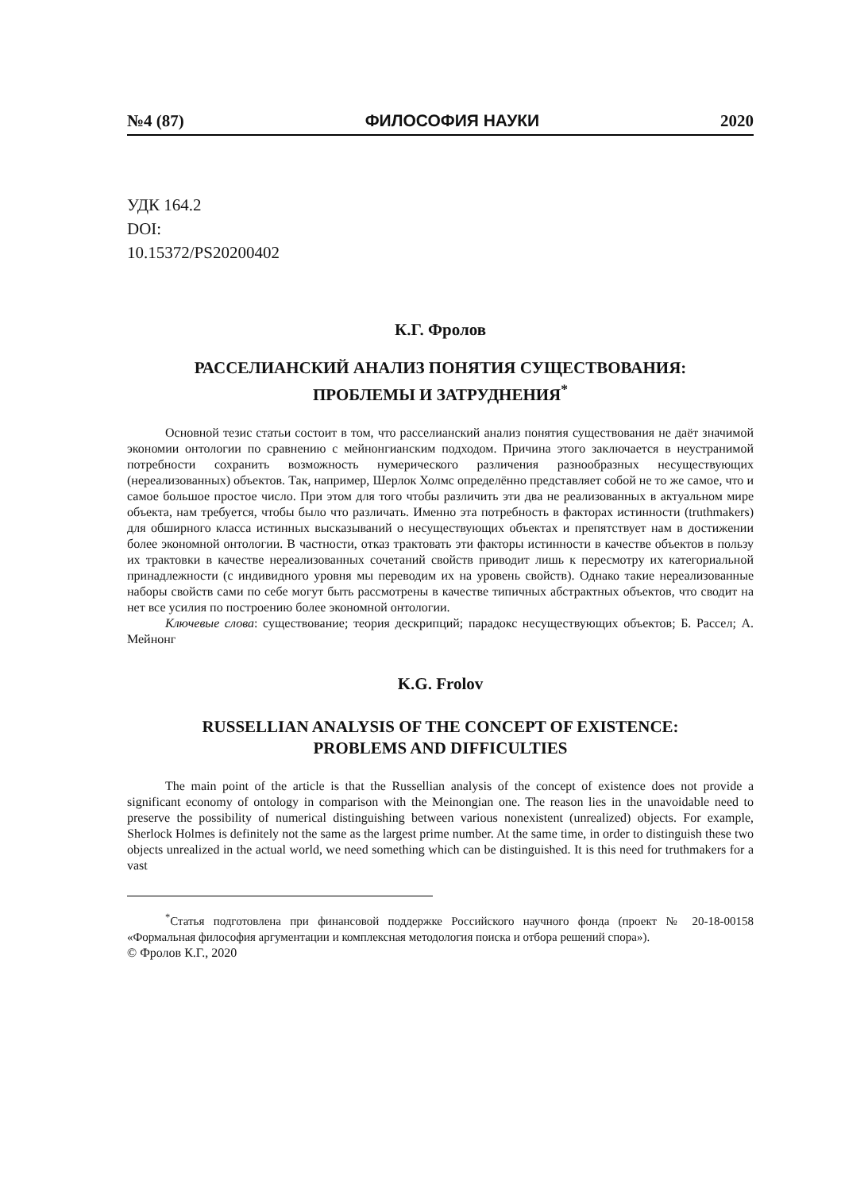№4 (87) ФИЛОСОФИЯ НАУКИ 2020
УДК 164.2
DOI:
10.15372/PS20200402
К.Г. Фролов
РАССЕЛИАНСКИЙ АНАЛИЗ ПОНЯТИЯ СУЩЕСТВОВАНИЯ:
ПРОБЛЕМЫ И ЗАТРУДНЕНИЯ<sup>*</sup>
Основной тезис статьи состоит в том, что расселианский анализ понятия существования не даёт значимой экономии онтологии по сравнению с мейнонгианским подходом. Причина этого заключается в неустранимой потребности сохранить возможность нумерического различения разнообразных несуществующих (нереализованных) объектов. Так, например, Шерлок Холмс определённо представляет собой не то же самое, что и самое большое простое число. При этом для того чтобы различить эти два не реализованных в актуальном мире объекта, нам требуется, чтобы было что различать. Именно эта потребность в факторах истинности (truthmakers) для обширного класса истинных высказываний о несуществующих объектах и препятствует нам в достижении более экономной онтологии. В частности, отказ трактовать эти факторы истинности в качестве объектов в пользу их трактовки в качестве нереализованных сочетаний свойств приводит лишь к пересмотру их категориальной принадлежности (с индивидного уровня мы переводим их на уровень свойств). Однако такие нереализованные наборы свойств сами по себе могут быть рассмотрены в качестве типичных абстрактных объектов, что сводит на нет все усилия по построению более экономной онтологии.
Ключевые слова: существование; теория дескрипций; парадокс несуществующих объектов; Б. Рассел; А. Мейнонг
K.G. Frolov
RUSSELLIAN ANALYSIS OF THE CONCEPT OF EXISTENCE:
PROBLEMS AND DIFFICULTIES
The main point of the article is that the Russellian analysis of the concept of existence does not provide a significant economy of ontology in comparison with the Meinongian one. The reason lies in the unavoidable need to preserve the possibility of numerical distinguishing between various nonexistent (unrealized) objects. For example, Sherlock Holmes is definitely not the same as the largest prime number. At the same time, in order to distinguish these two objects unrealized in the actual world, we need something which can be distinguished. It is this need for truthmakers for a vast
<sup>*</sup> Статья подготовлена при финансовой поддержке Российского научного фонда (проект № 20-18-00158 «Формальная философия аргументации и комплексная методология поиска и отбора решений спора»).
© Фролов К.Г., 2020